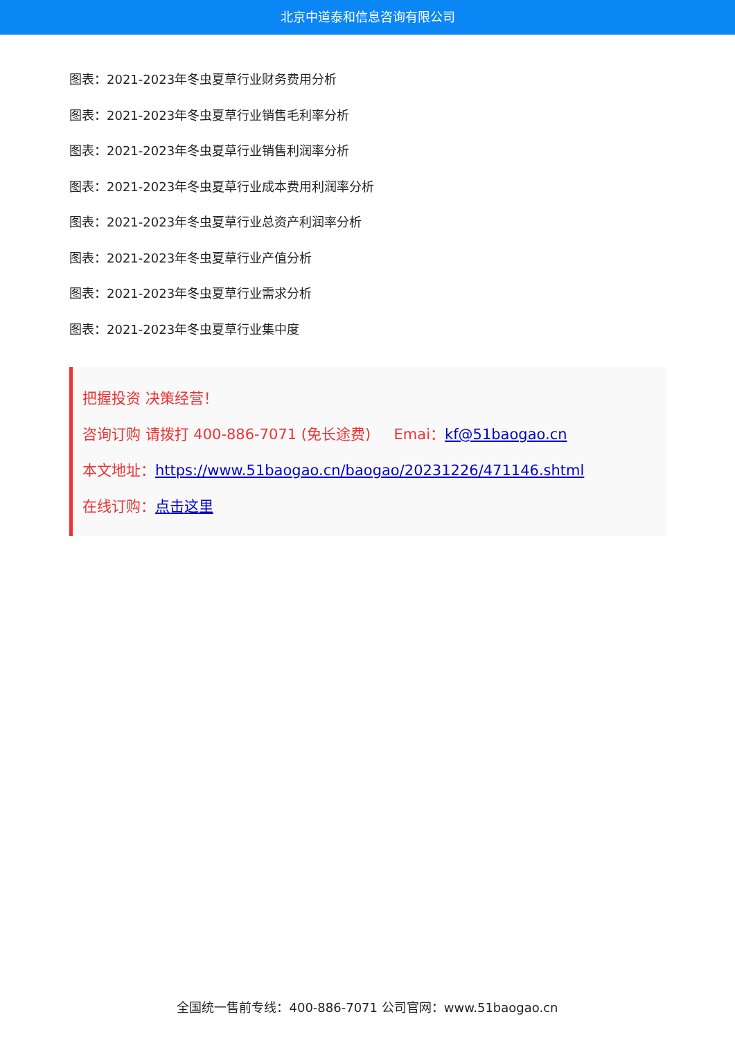北京中道泰和信息咨询有限公司
图表：2021-2023年冬虫夏草行业财务费用分析
图表：2021-2023年冬虫夏草行业销售毛利率分析
图表：2021-2023年冬虫夏草行业销售利润率分析
图表：2021-2023年冬虫夏草行业成本费用利润率分析
图表：2021-2023年冬虫夏草行业总资产利润率分析
图表：2021-2023年冬虫夏草行业产值分析
图表：2021-2023年冬虫夏草行业需求分析
图表：2021-2023年冬虫夏草行业集中度
把握投资 决策经营！
咨询订购 请拨打 400-886-7071 (免长途费) Emai：kf@51baogao.cn
本文地址：https://www.51baogao.cn/baogao/20231226/471146.shtml
在线订购：点击这里
全国统一售前专线：400-886-7071 公司官网：www.51baogao.cn